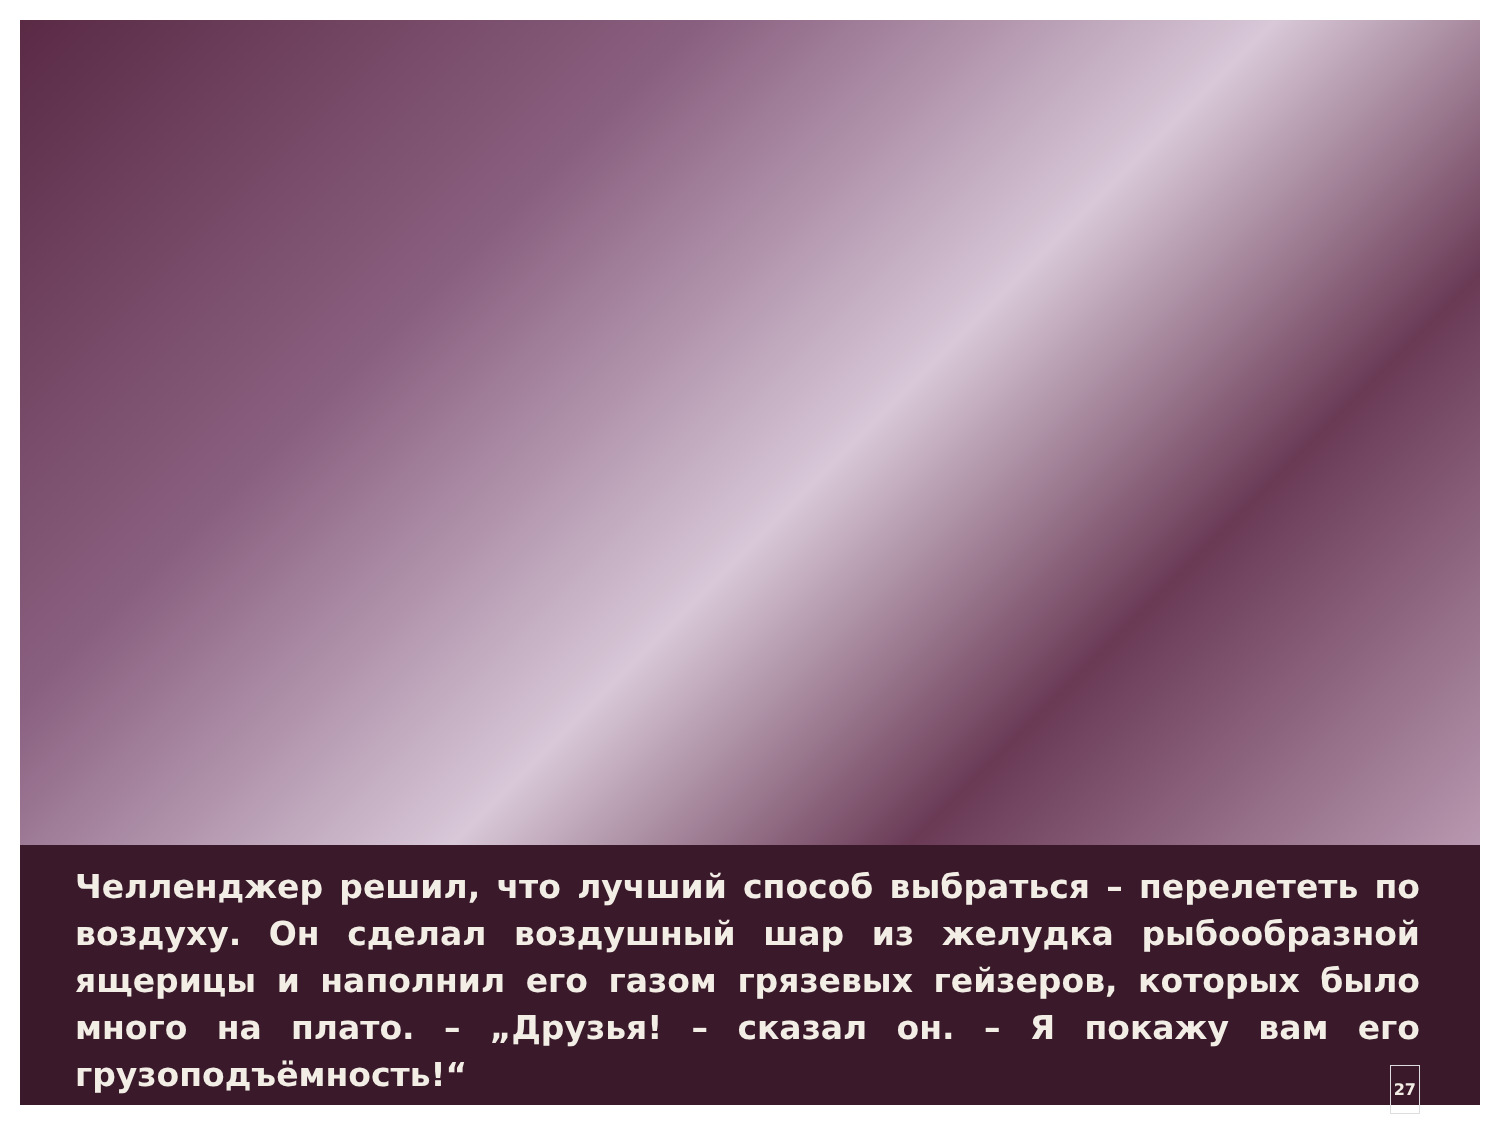Челленджер решил, что лучший способ выбраться – перелететь по воздуху. Он сделал воздушный шар из желудка рыбообразной ящерицы и наполнил его газом грязевых гейзеров, которых было много на плато. – „Друзья! – сказал он. – Я покажу вам его грузоподъёмность!“ 27